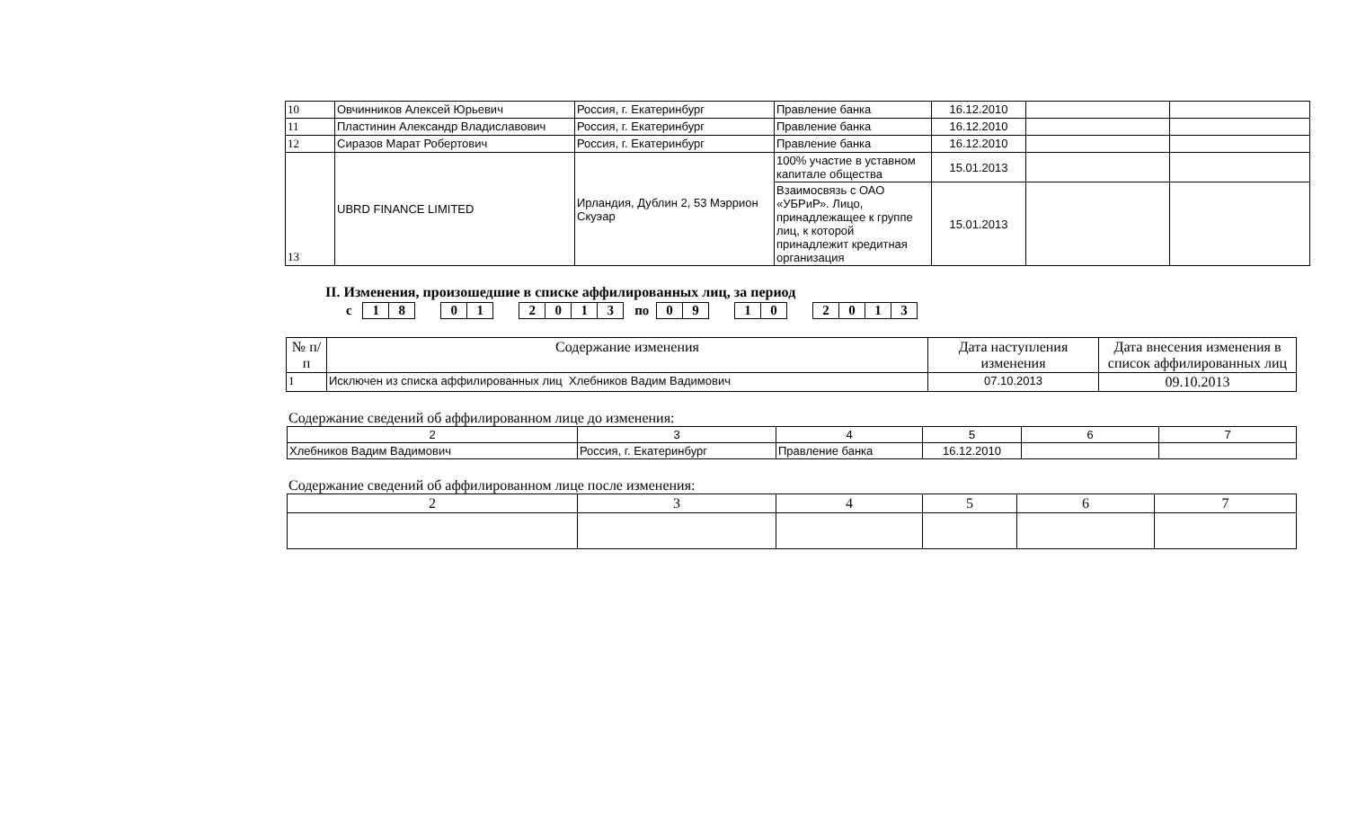| 10 | Овчинников Алексей Юрьевич | Россия, г. Екатеринбург | Правление банка | 16.12.2010 | | |
| 11 | Пластинин Александр Владиславович | Россия, г. Екатеринбург | Правление банка | 16.12.2010 | | |
| 12 | Сиразов Марат Робертович | Россия, г. Екатеринбург | Правление банка | 16.12.2010 | | |
| 13 | UBRD FINANCE LIMITED | Ирландия, Дублин 2, 53 Мэррион Скуэар | 100% участие в уставном капитале общества | 15.01.2013 | | |
| | | | Взаимосвязь с ОАО «УБРиР». Лицо, принадлежащее к группе лиц, к которой принадлежит кредитная организация | 15.01.2013 | | |
II. Изменения, произошедшие в списке аффилированных лиц, за период
с 18 01 2013 по 09 10 2013
| № п/п | Содержание изменения | Дата наступления изменения | Дата внесения изменения в список аффилированных лиц |
| --- | --- | --- | --- |
| 1 | Исключен из списка аффилированных лиц Хлебников Вадим Вадимович | 07.10.2013 | 09.10.2013 |
Содержание сведений об аффилированном лице до изменения:
| 2 | 3 | 4 | 5 | 6 | 7 |
| Хлебников Вадим Вадимович | Россия, г. Екатеринбург | Правление банка | 16.12.2010 | | |
Содержание сведений об аффилированном лице после изменения:
| 2 | 3 | 4 | 5 | 6 | 7 |